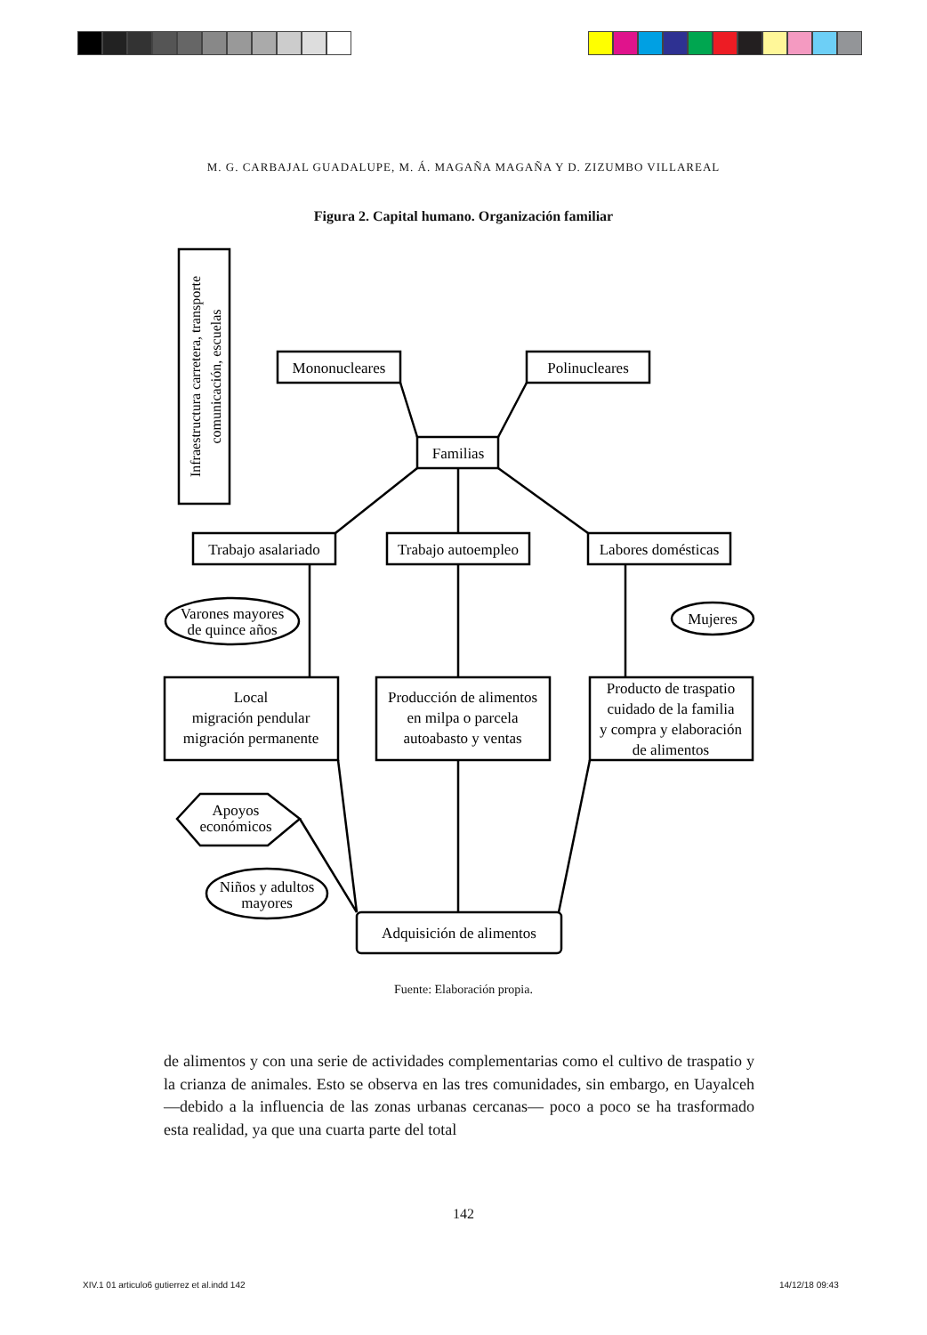M. G. CARBAJAL GUADALUPE, M. Á. MAGAÑA MAGAÑA Y D. ZIZUMBO VILLAREAL
Figura 2. Capital humano. Organización familiar
Infraestructura carretera, transporte
comunicación, escuelas
Mononucleares
Polinucleares
Familias
Trabajo asalariado
Trabajo autoempleo
Labores domésticas
Varones mayores
de quince años
Mujeres
Local
migración pendular
migración permanente
Producción de alimentos
en milpa o parcela
autoabasto y ventas
Producto de traspatio
cuidado de la familia
y compra y elaboración
de alimentos
Apoyos
económicos
Niños y adultos
mayores
Adquisición de alimentos
Fuente: Elaboración propia.
de alimentos y con una serie de actividades complementarias como el cultivo de traspatio y la crianza de animales. Esto se observa en las tres comunidades, sin embargo, en Uayalceh —debido a la influencia de las zonas urbanas cercanas— poco a poco se ha trasformado esta realidad, ya que una cuarta parte del total
142
XIV.1 01 articulo6 gutierrez et al.indd 142
14/12/18 09:43